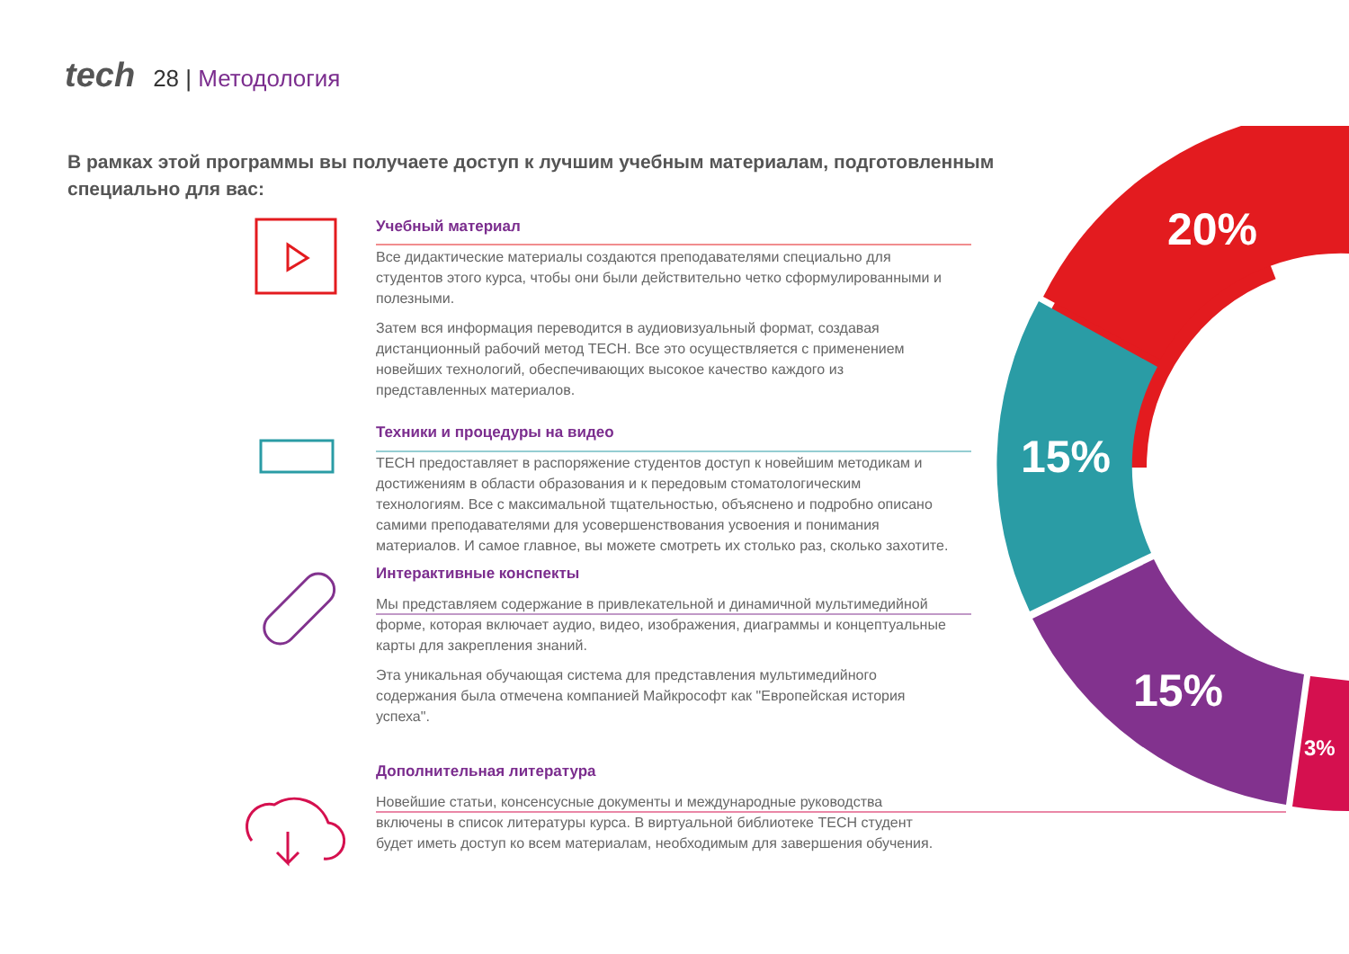20%
15%
15%
3%
tech 28 | Методология
В рамках этой программы вы получаете доступ к лучшим учебным материалам, подготовленным специально для вас:
Учебный материал
Все дидактические материалы создаются преподавателями специально для студентов этого курса, чтобы они были действительно четко сформулированными и полезными.
Затем вся информация переводится в аудиовизуальный формат, создавая дистанционный рабочий метод TECH. Все это осуществляется с применением новейших технологий, обеспечивающих высокое качество каждого из представленных материалов.
Техники и процедуры на видео
TECH предоставляет в распоряжение студентов доступ к новейшим методикам и достижениям в области образования и к передовым стоматологическим технологиям. Все с максимальной тщательностью, объяснено и подробно описано самими преподавателями для усовершенствования усвоения и понимания материалов. И самое главное, вы можете смотреть их столько раз, сколько захотите.
Интерактивные конспекты
Мы представляем содержание в привлекательной и динамичной мультимедийной форме, которая включает аудио, видео, изображения, диаграммы и концептуальные карты для закрепления знаний.
Эта уникальная обучающая система для представления мультимедийного содержания была отмечена компанией Майкрософт как "Европейская история успеха".
Дополнительная литература
Новейшие статьи, консенсусные документы и международные руководства включены в список литературы курса. В виртуальной библиотеке TECH студент будет иметь доступ ко всем материалам, необходимым для завершения обучения.